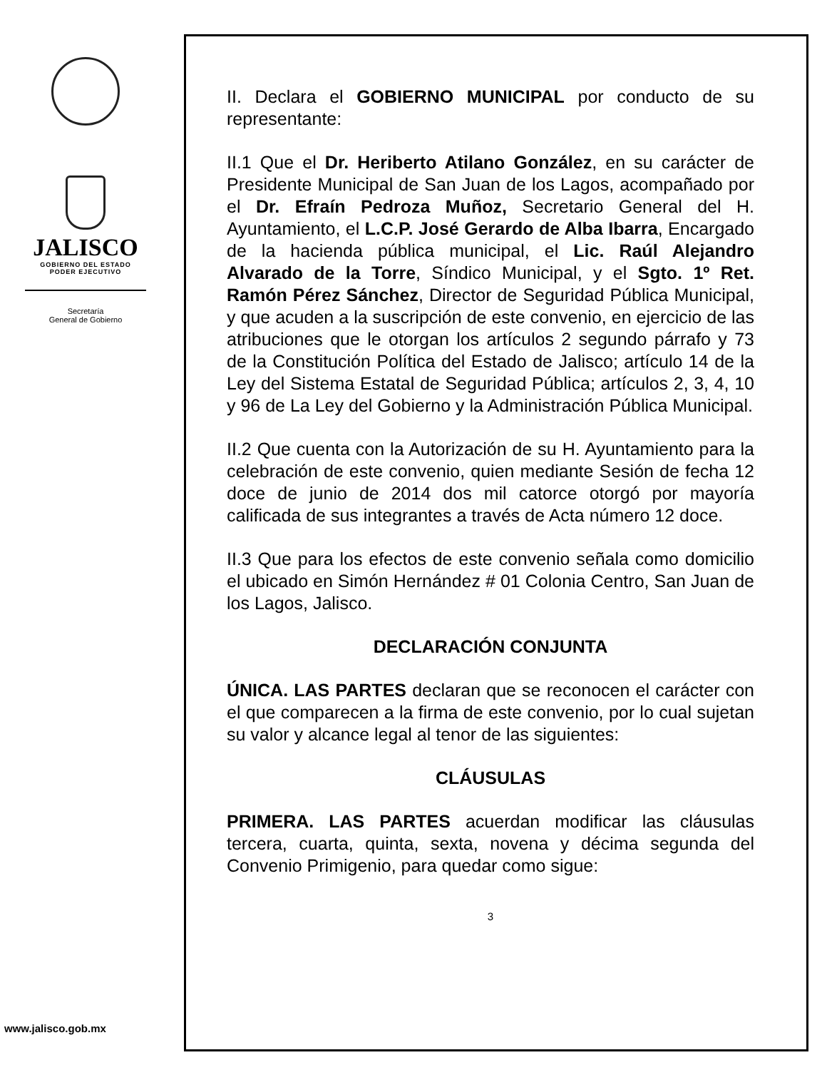JALISCO
GOBIERNO DEL ESTADO
PODER EJECUTIVO
Secretaría
General de Gobierno
www.jalisco.gob.mx
II. Declara el GOBIERNO MUNICIPAL por conducto de su representante:
II.1 Que el Dr. Heriberto Atilano González, en su carácter de Presidente Municipal de San Juan de los Lagos, acompañado por el Dr. Efraín Pedroza Muñoz, Secretario General del H. Ayuntamiento, el L.C.P. José Gerardo de Alba Ibarra, Encargado de la hacienda pública municipal, el Lic. Raúl Alejandro Alvarado de la Torre, Síndico Municipal, y el Sgto. 1º Ret. Ramón Pérez Sánchez, Director de Seguridad Pública Municipal, y que acuden a la suscripción de este convenio, en ejercicio de las atribuciones que le otorgan los artículos 2 segundo párrafo y 73 de la Constitución Política del Estado de Jalisco; artículo 14 de la Ley del Sistema Estatal de Seguridad Pública; artículos 2, 3, 4, 10 y 96 de La Ley del Gobierno y la Administración Pública Municipal.
II.2 Que cuenta con la Autorización de su H. Ayuntamiento para la celebración de este convenio, quien mediante Sesión de fecha 12 doce de junio de 2014 dos mil catorce otorgó por mayoría calificada de sus integrantes a través de Acta número 12 doce.
II.3 Que para los efectos de este convenio señala como domicilio el ubicado en Simón Hernández # 01 Colonia Centro, San Juan de los Lagos, Jalisco.
DECLARACIÓN CONJUNTA
ÚNICA. LAS PARTES declaran que se reconocen el carácter con el que comparecen a la firma de este convenio, por lo cual sujetan su valor y alcance legal al tenor de las siguientes:
CLÁUSULAS
PRIMERA. LAS PARTES acuerdan modificar las cláusulas tercera, cuarta, quinta, sexta, novena y décima segunda del Convenio Primigenio, para quedar como sigue:
3